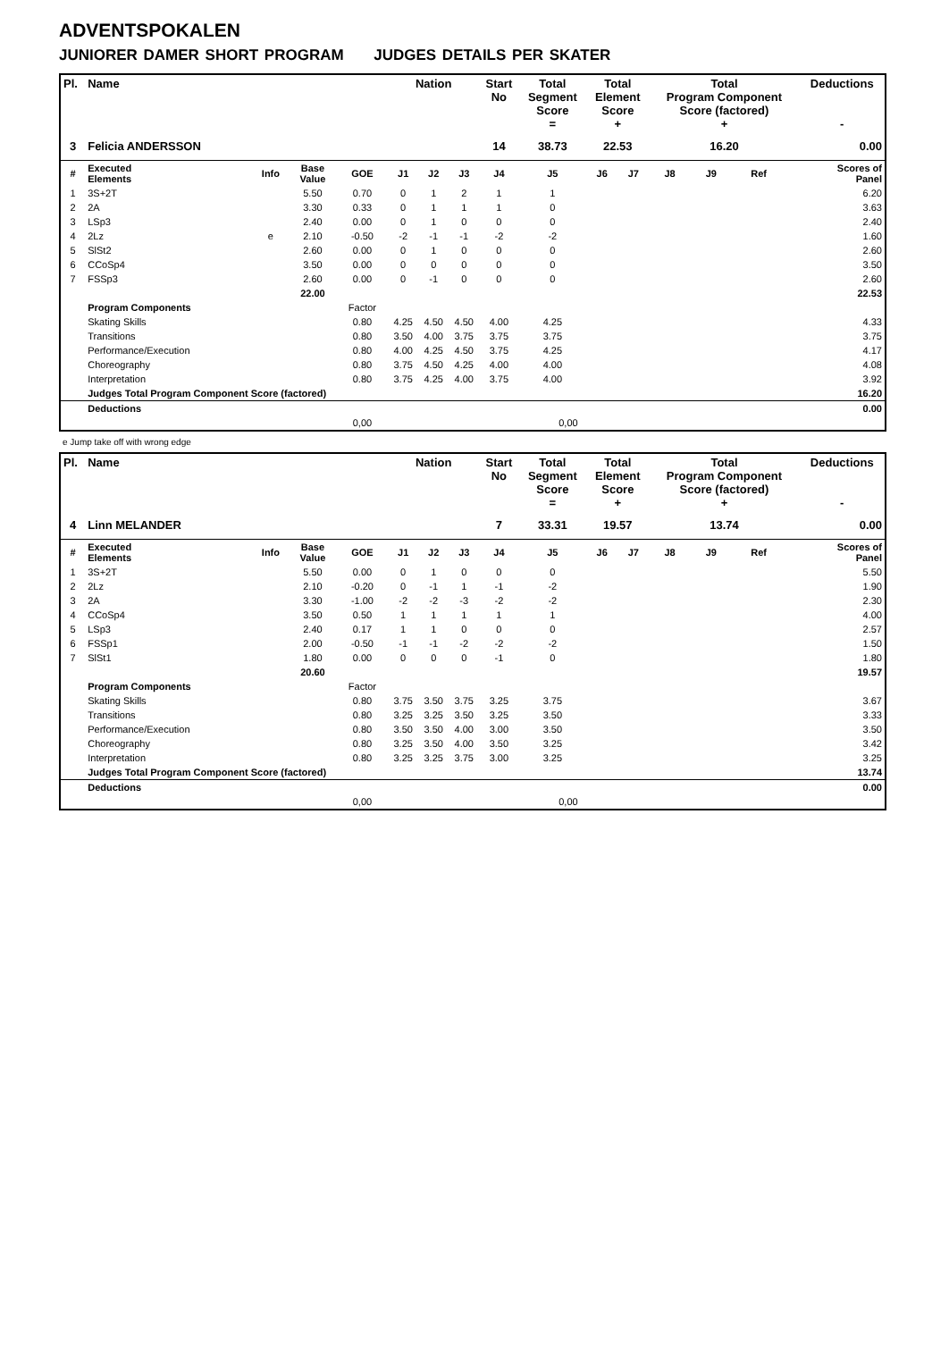ADVENTSPOKALEN
JUNIORER DAMER SHORT PROGRAM JUDGES DETAILS PER SKATER
| Pl. | Name | | | | Nation | | | Start No | Total Segment Score = | Total Element Score + | | Total Program Component Score (factored) + | | | | Deductions - |
| --- | --- | --- | --- | --- | --- | --- | --- | --- | --- | --- | --- | --- | --- | --- | --- | --- |
| 3 | Felicia ANDERSSON | | | | | | | 14 | 38.73 | 22.53 | | 16.20 | | | | 0.00 |
| # | Executed Elements | Info | Base Value | GOE | J1 | J2 | J3 | J4 | J5 | J6 | J7 | J8 | J9 | Ref | | Scores of Panel |
| 1 | 3S+2T | | 5.50 | 0.70 | 0 | 1 | 2 | 1 | 1 | | | | | | | 6.20 |
| 2 | 2A | | 3.30 | 0.33 | 0 | 1 | 1 | 1 | 0 | | | | | | | 3.63 |
| 3 | LSp3 | | 2.40 | 0.00 | 0 | 1 | 0 | 0 | 0 | | | | | | | 2.40 |
| 4 | 2Lz | e | 2.10 | -0.50 | -2 | -1 | -1 | -2 | -2 | | | | | | | 1.60 |
| 5 | SlSt2 | | 2.60 | 0.00 | 0 | 1 | 0 | 0 | 0 | | | | | | | 2.60 |
| 6 | CCoSp4 | | 3.50 | 0.00 | 0 | 0 | 0 | 0 | 0 | | | | | | | 3.50 |
| 7 | FSSp3 | | 2.60 | 0.00 | 0 | -1 | 0 | 0 | 0 | | | | | | | 2.60 |
| | | | 22.00 | | | | | | | | | | | | | 22.53 |
| | Program Components | | | Factor | | | | | | | | | | | | |
| | Skating Skills | | | 0.80 | 4.25 | 4.50 | 4.50 | 4.00 | 4.25 | | | | | | | 4.33 |
| | Transitions | | | 0.80 | 3.50 | 4.00 | 3.75 | 3.75 | 3.75 | | | | | | | 3.75 |
| | Performance/Execution | | | 0.80 | 4.00 | 4.25 | 4.50 | 3.75 | 4.25 | | | | | | | 4.17 |
| | Choreography | | | 0.80 | 3.75 | 4.50 | 4.25 | 4.00 | 4.00 | | | | | | | 4.08 |
| | Interpretation | | | 0.80 | 3.75 | 4.25 | 4.00 | 3.75 | 4.00 | | | | | | | 3.92 |
| | Judges Total Program Component Score (factored) | | | | | | | | | | | | | | | 16.20 |
| | Deductions | | | | | | | | | | | | | | | 0.00 |
| | | | | 0,00 | | | | | 0,00 | | | | | | | |
e Jump take off with wrong edge
| Pl. | Name | | | | Nation | | | Start No | Total Segment Score = | Total Element Score + | | Total Program Component Score (factored) + | | | | Deductions - |
| --- | --- | --- | --- | --- | --- | --- | --- | --- | --- | --- | --- | --- | --- | --- | --- | --- |
| 4 | Linn MELANDER | | | | | | | 7 | 33.31 | 19.57 | | 13.74 | | | | 0.00 |
| # | Executed Elements | Info | Base Value | GOE | J1 | J2 | J3 | J4 | J5 | J6 | J7 | J8 | J9 | Ref | | Scores of Panel |
| 1 | 3S+2T | | 5.50 | 0.00 | 0 | 1 | 0 | 0 | 0 | | | | | | | 5.50 |
| 2 | 2Lz | | 2.10 | -0.20 | 0 | -1 | 1 | -1 | -2 | | | | | | | 1.90 |
| 3 | 2A | | 3.30 | -1.00 | -2 | -2 | -3 | -2 | -2 | | | | | | | 2.30 |
| 4 | CCoSp4 | | 3.50 | 0.50 | 1 | 1 | 1 | 1 | 1 | | | | | | | 4.00 |
| 5 | LSp3 | | 2.40 | 0.17 | 1 | 1 | 0 | 0 | 0 | | | | | | | 2.57 |
| 6 | FSSp1 | | 2.00 | -0.50 | -1 | -1 | -2 | -2 | -2 | | | | | | | 1.50 |
| 7 | SlSt1 | | 1.80 | 0.00 | 0 | 0 | 0 | -1 | 0 | | | | | | | 1.80 |
| | | | 20.60 | | | | | | | | | | | | | 19.57 |
| | Program Components | | | Factor | | | | | | | | | | | | |
| | Skating Skills | | | 0.80 | 3.75 | 3.50 | 3.75 | 3.25 | 3.75 | | | | | | | 3.67 |
| | Transitions | | | 0.80 | 3.25 | 3.25 | 3.50 | 3.25 | 3.50 | | | | | | | 3.33 |
| | Performance/Execution | | | 0.80 | 3.50 | 3.50 | 4.00 | 3.00 | 3.50 | | | | | | | 3.50 |
| | Choreography | | | 0.80 | 3.25 | 3.50 | 4.00 | 3.50 | 3.25 | | | | | | | 3.42 |
| | Interpretation | | | 0.80 | 3.25 | 3.25 | 3.75 | 3.00 | 3.25 | | | | | | | 3.25 |
| | Judges Total Program Component Score (factored) | | | | | | | | | | | | | | | 13.74 |
| | Deductions | | | | | | | | | | | | | | | 0.00 |
| | | | | 0,00 | | | | | 0,00 | | | | | | | |